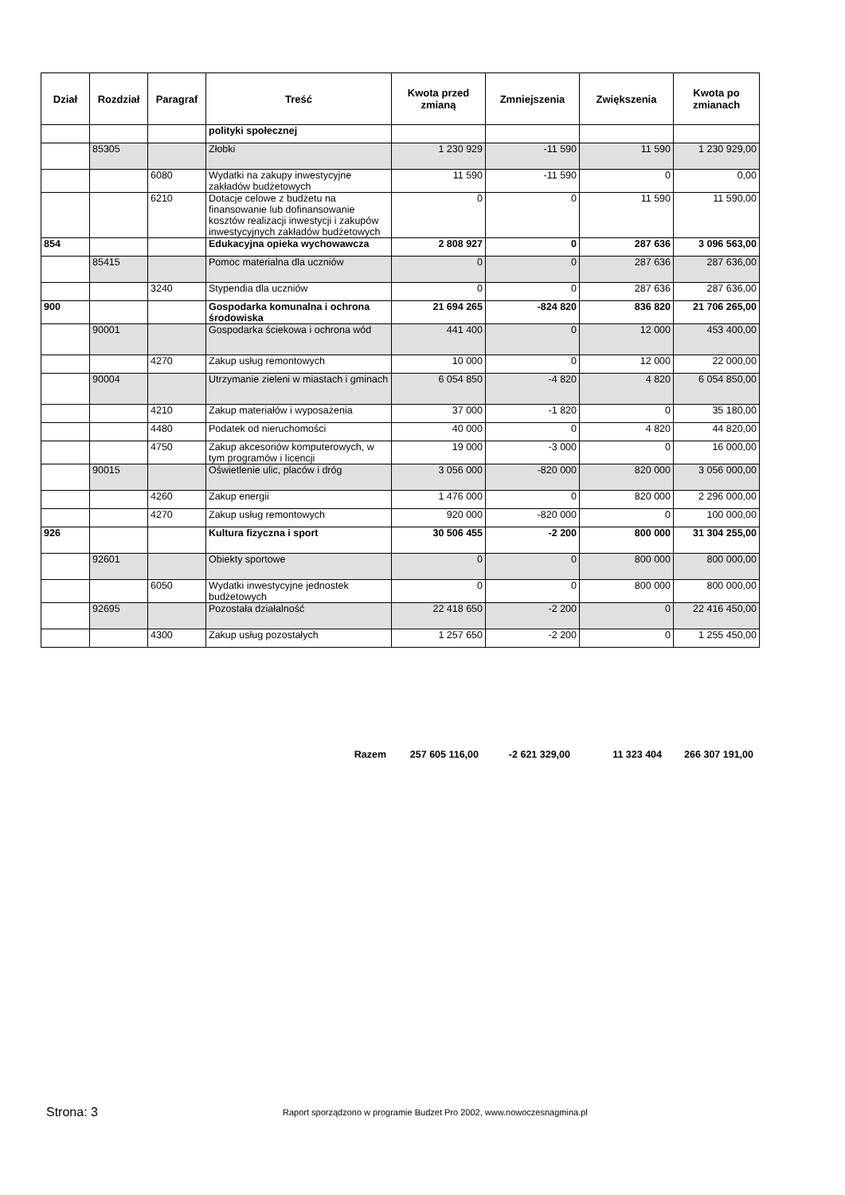| Dział | Rozdział | Paragraf | Treść | Kwota przed zmianą | Zmniejszenia | Zwiększenia | Kwota po zmianach |
| --- | --- | --- | --- | --- | --- | --- | --- |
| | | | polityki społecznej | | | | |
| | 85305 | | Złobki | 1 230 929 | -11 590 | 11 590 | 1 230 929,00 |
| | | 6080 | Wydatki na zakupy inwestycyjne zakładów budżetowych | 11 590 | -11 590 | 0 | 0,00 |
| | | 6210 | Dotacje celowe z budżetu na finansowanie lub dofinansowanie kosztów realizacji inwestycji i zakupów inwestycyjnych zakładów budżetowych | 0 | 0 | 11 590 | 11 590,00 |
| 854 | | | Edukacyjna opieka wychowawcza | 2 808 927 | 0 | 287 636 | 3 096 563,00 |
| | 85415 | | Pomoc materialna dla uczniów | 0 | 0 | 287 636 | 287 636,00 |
| | | 3240 | Stypendia dla uczniów | 0 | 0 | 287 636 | 287 636,00 |
| 900 | | | Gospodarka komunalna i ochrona środowiska | 21 694 265 | -824 820 | 836 820 | 21 706 265,00 |
| | 90001 | | Gospodarka ściekowa i ochrona wód | 441 400 | 0 | 12 000 | 453 400,00 |
| | | 4270 | Zakup usług remontowych | 10 000 | 0 | 12 000 | 22 000,00 |
| | 90004 | | Utrzymanie zieleni w miastach i gminach | 6 054 850 | -4 820 | 4 820 | 6 054 850,00 |
| | | 4210 | Zakup materiałów i wyposażenia | 37 000 | -1 820 | 0 | 35 180,00 |
| | | 4480 | Podatek od nieruchomości | 40 000 | 0 | 4 820 | 44 820,00 |
| | | 4750 | Zakup akcesoriów komputerowych, w tym programów i licencji | 19 000 | -3 000 | 0 | 16 000,00 |
| | 90015 | | Oświetlenie ulic, placów i dróg | 3 056 000 | -820 000 | 820 000 | 3 056 000,00 |
| | | 4260 | Zakup energii | 1 476 000 | 0 | 820 000 | 2 296 000,00 |
| | | 4270 | Zakup usług remontowych | 920 000 | -820 000 | 0 | 100 000,00 |
| 926 | | | Kultura fizyczna i sport | 30 506 455 | -2 200 | 800 000 | 31 304 255,00 |
| | 92601 | | Obiekty sportowe | 0 | 0 | 800 000 | 800 000,00 |
| | | 6050 | Wydatki inwestycyjne jednostek budżetowych | 0 | 0 | 800 000 | 800 000,00 |
| | 92695 | | Pozostała działalność | 22 418 650 | -2 200 | 0 | 22 416 450,00 |
| | | 4300 | Zakup usług pozostałych | 1 257 650 | -2 200 | 0 | 1 255 450,00 |
Razem 257 605 116,00 -2 621 329,00 11 323 404 266 307 191,00
Strona: 3
Raport sporządzono w programie Budzet Pro 2002, www.nowoczesnagmina.pl